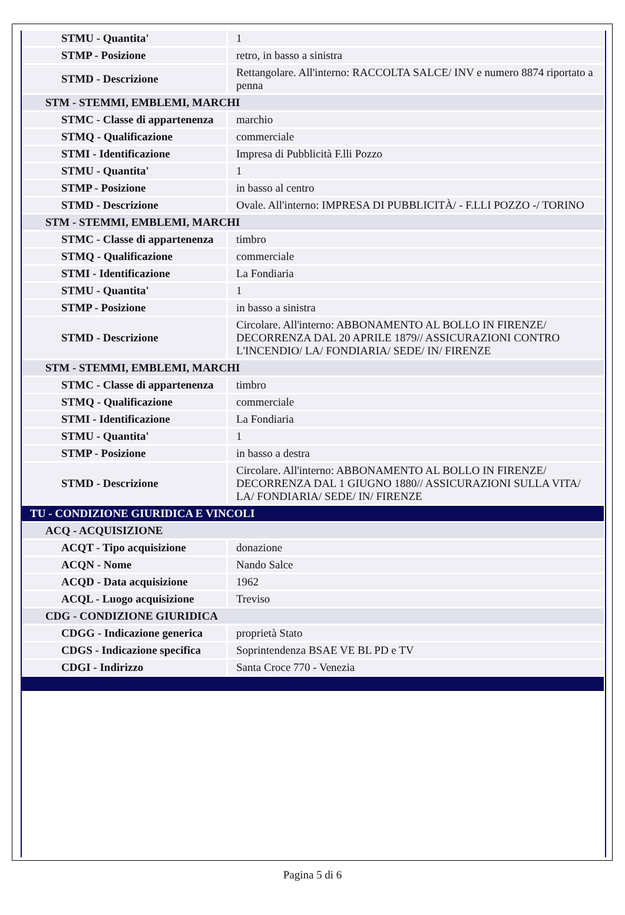| STMU - Quantita' | 1 |
| STMP - Posizione | retro, in basso a sinistra |
| STMD - Descrizione | Rettangolare. All'interno: RACCOLTA SALCE/ INV e numero 8874 riportato a penna |
| STM - STEMMI, EMBLEMI, MARCHI | |
| STMC - Classe di appartenenza | marchio |
| STMQ - Qualificazione | commerciale |
| STMI - Identificazione | Impresa di Pubblicità F.lli Pozzo |
| STMU - Quantita' | 1 |
| STMP - Posizione | in basso al centro |
| STMD - Descrizione | Ovale. All'interno: IMPRESA DI PUBBLICITÀ/ - F.LLI POZZO -/ TORINO |
| STM - STEMMI, EMBLEMI, MARCHI | |
| STMC - Classe di appartenenza | timbro |
| STMQ - Qualificazione | commerciale |
| STMI - Identificazione | La Fondiaria |
| STMU - Quantita' | 1 |
| STMP - Posizione | in basso a sinistra |
| STMD - Descrizione | Circolare. All'interno: ABBONAMENTO AL BOLLO IN FIRENZE/ DECORRENZA DAL 20 APRILE 1879// ASSICURAZIONI CONTRO L'INCENDIO/ LA/ FONDIARIA/ SEDE/ IN/ FIRENZE |
| STM - STEMMI, EMBLEMI, MARCHI | |
| STMC - Classe di appartenenza | timbro |
| STMQ - Qualificazione | commerciale |
| STMI - Identificazione | La Fondiaria |
| STMU - Quantita' | 1 |
| STMP - Posizione | in basso a destra |
| STMD - Descrizione | Circolare. All'interno: ABBONAMENTO AL BOLLO IN FIRENZE/ DECORRENZA DAL 1 GIUGNO 1880// ASSICURAZIONI SULLA VITA/ LA/ FONDIARIA/ SEDE/ IN/ FIRENZE |
| TU - CONDIZIONE GIURIDICA E VINCOLI | |
| ACQ - ACQUISIZIONE | |
| ACQT - Tipo acquisizione | donazione |
| ACQN - Nome | Nando Salce |
| ACQD - Data acquisizione | 1962 |
| ACQL - Luogo acquisizione | Treviso |
| CDG - CONDIZIONE GIURIDICA | |
| CDGG - Indicazione generica | proprietà Stato |
| CDGS - Indicazione specifica | Soprintendenza BSAE VE BL PD e TV |
| CDGI - Indirizzo | Santa Croce 770 - Venezia |
Pagina 5 di 6